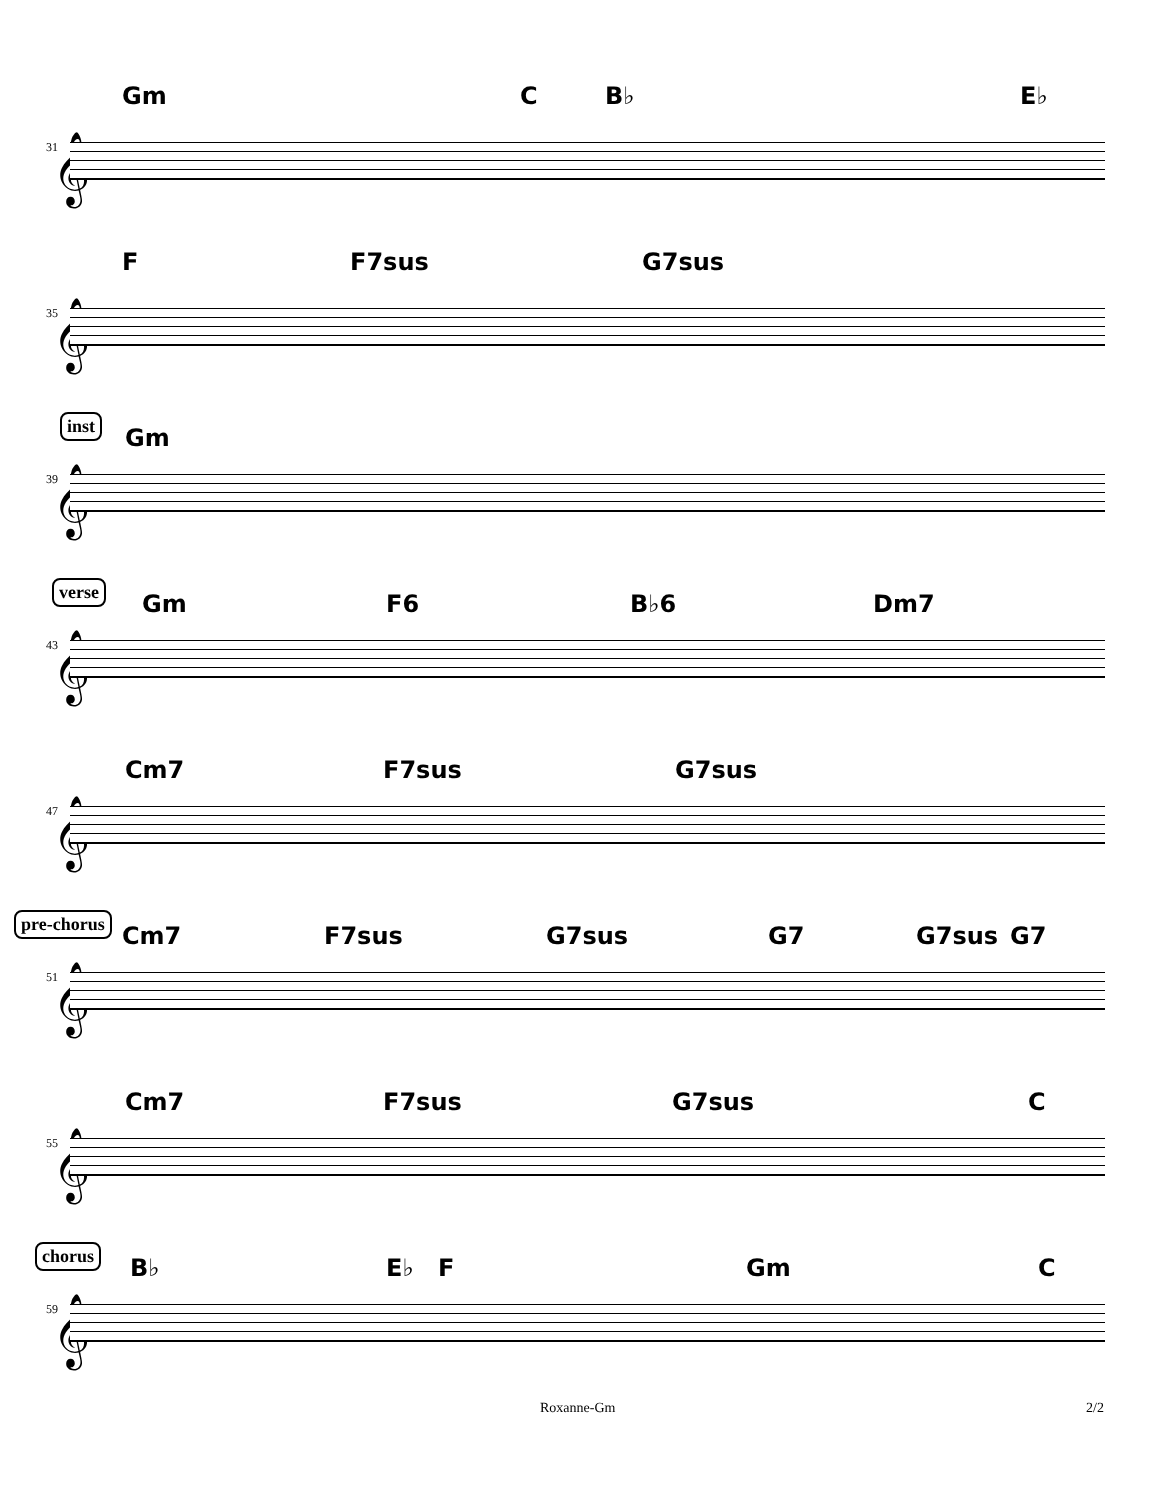Gm C B♭ E♭
31 𝄞
F F7sus G7sus
35 𝄞
inst
Gm
39 𝄞
verse
Gm F6 B♭6 Dm7
43 𝄞
Cm7 F7sus G7sus
47 𝄞
pre-chorus
Cm7 F7sus G7sus G7 G7sus G7
51 𝄞
Cm7 F7sus G7sus C
55 𝄞
chorus
B♭ E♭ F Gm C
59 𝄞
Roxanne-Gm 2/2